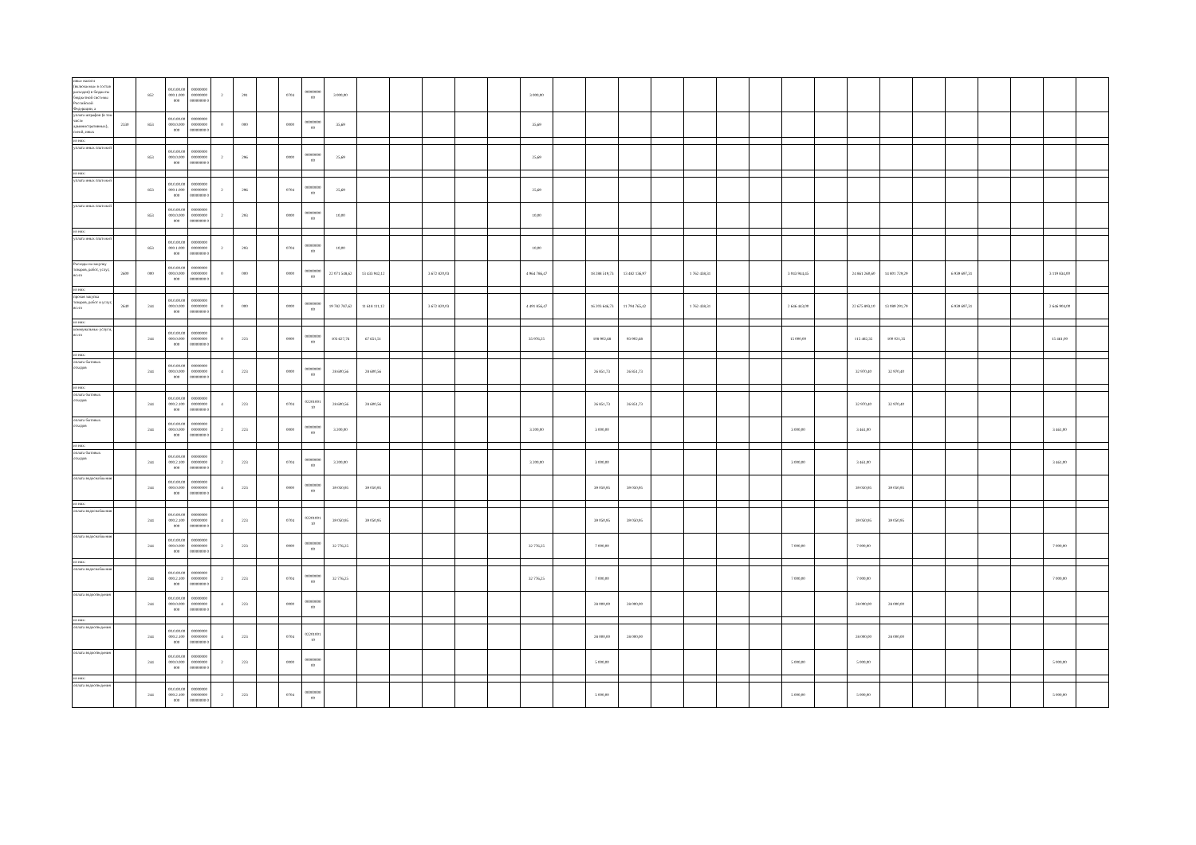| иные налоги (включаемые в состав расходов) в бюджеты бюджетной системы Российской Федерации, а | | 852 | 00.0.00.00 000.1.000 000 | 00000000 00000000 00000000 0 | 2 | 291 | | 0704 | 00000000 00 | 3 000,00 | | | | | | 3 000,00 | | | | | | | | | | | | | | | | | |
| уплата штрафов (в том числе административных), пеней, иных | 2330 | 853 | 00.0.00.00 000.0.000 000 | 00000000 00000000 00000000 0 | 0 | 000 | | 0000 | 00000000 00 | 35,69 | | | | | | 35,69 | | | | | | | | | | | | | | | | | |
| из них: | | | | | | | | | | | | | | | | | | | | | | | | | | | | | | | | | |
| уплата иных платежей | | 853 | 00.0.00.00 000.0.000 000 | 00000000 00000000 00000000 0 | 2 | 296 | | 0000 | 00000000 00 | 25,69 | | | | | | 25,69 | | | | | | | | | | | | | | | | | |
| из них: | | | | | | | | | | | | | | | | | | | | | | | | | | | | | | | | | |
| уплата иных платежей | | 853 | 00.0.00.00 000.1.000 000 | 00000000 00000000 00000000 0 | 2 | 296 | | 0704 | 00000000 00 | 25,69 | | | | | | 25,69 | | | | | | | | | | | | | | | | | |
| уплата иных платежей | | 853 | 00.0.00.00 000.0.000 000 | 00000000 00000000 00000000 0 | 2 | 293 | | 0000 | 00000000 00 | 10,00 | | | | | | 10,00 | | | | | | | | | | | | | | | | | |
| из них: | | | | | | | | | | | | | | | | | | | | | | | | | | | | | | | | | |
| уплата иных платежей | | 853 | 00.0.00.00 000.1.000 000 | 00000000 00000000 00000000 0 | 2 | 293 | | 0704 | 00000000 00 | 10,00 | | | | | | 10,00 | | | | | | | | | | | | | | | | | |
| Расходы на закупку товаров, работ, услуг, всего | 2600 | 000 | 00.0.00.00 000.0.000 000 | 00000000 00000000 00000000 0 | 0 | 000 | | 0000 | 00000000 00 | 22 071 548,62 | 13 433 942,12 | | 3 672 820,03 | | | 4 964 786,47 | | 18 288 519,73 | 13 482 136,97 | | 1 762 438,31 | | | 3 043 944,45 | | 24 861 260,60 | 14 801 729,29 | | 6 939 697,31 | | | 3 119 834,00 | |
| из них: | | | | | | | | | | | | | | | | | | | | | | | | | | | | | | | | | |
| прочая закупка товаров, работ и услуг, всего | 2640 | 244 | 00.0.00.00 000.0.000 000 | 00000000 00000000 00000000 0 | 0 | 000 | | 0000 | 00000000 00 | 19 782 787,62 | 11 618 111,12 | | 3 672 820,03 | | | 4 491 856,47 | | 16 203 646,73 | 11 794 765,42 | | 1 762 438,31 | | | 2 646 443,00 | | 22 675 893,10 | 13 089 291,79 | | 6 939 697,31 | | | 2 646 904,00 | |
| из них: | | | | | | | | | | | | | | | | | | | | | | | | | | | | | | | | | |
| коммунальные услуги, всего | | 244 | 00.0.00.00 000.0.000 000 | 00000000 00000000 00000000 0 | 0 | 223 | | 0000 | 00000000 00 | 103 627,76 | 67 651,51 | | | | | 35 976,25 | | 108 902,68 | 93 902,68 | | | | | 15 000,00 | | 115 482,35 | 100 021,35 | | | | | 15 461,00 | |
| из них: | | | | | | | | | | | | | | | | | | | | | | | | | | | | | | | | | |
| оплата бытовых отходов | | 244 | 00.0.00.00 000.0.000 000 | 00000000 00000000 00000000 0 | 4 | 223 | | 0000 | 00000000 00 | 28 600,56 | 28 600,56 | | | | | | | 26 851,73 | 26 851,73 | | | | | | | 32 970,40 | 32 970,40 | | | | | | |
| из них: | | | | | | | | | | | | | | | | | | | | | | | | | | | | | | | | | |
| оплата бытовых отходов | | 244 | 00.0.00.00 000.2.100 000 | 00000000 00000000 00000000 0 | 4 | 223 | | 0704 | 02201001 10 | 28 600,56 | 28 600,56 | | | | | | | 26 851,73 | 26 851,73 | | | | | | | 32 970,40 | 32 970,40 | | | | | | |
| оплата бытовых отходов | | 244 | 00.0.00.00 000.0.000 000 | 00000000 00000000 00000000 0 | 2 | 223 | | 0000 | 00000000 00 | 3 200,00 | | | | | | 3 200,00 | | 3 000,00 | | | | | | 3 000,00 | | 3 461,00 | | | | | | 3 461,00 | |
| из них: | | | | | | | | | | | | | | | | | | | | | | | | | | | | | | | | | |
| оплата бытовых отходов | | 244 | 00.0.00.00 000.2.100 000 | 00000000 00000000 00000000 0 | 2 | 223 | | 0704 | 00000000 00 | 3 200,00 | | | | | | 3 200,00 | | 3 000,00 | | | | | | 3 000,00 | | 3 461,00 | | | | | | 3 461,00 | |
| оплата водоснабжения | | 244 | 00.0.00.00 000.0.000 000 | 00000000 00000000 00000000 0 | 4 | 223 | | 0000 | 00000000 00 | 39 050,95 | 39 050,95 | | | | | | | 39 050,95 | 39 050,95 | | | | | | | 39 050,95 | 39 050,95 | | | | | | |
| из них: | | | | | | | | | | | | | | | | | | | | | | | | | | | | | | | | | |
| оплата водоснабжения | | 244 | 00.0.00.00 000.2.100 000 | 00000000 00000000 00000000 0 | 4 | 223 | | 0704 | 02201001 10 | 39 050,95 | 39 050,95 | | | | | | | 39 050,95 | 39 050,95 | | | | | | | 39 050,95 | 39 050,95 | | | | | | |
| оплата водоснабжения | | 244 | 00.0.00.00 000.0.000 000 | 00000000 00000000 00000000 0 | 2 | 223 | | 0000 | 00000000 00 | 32 776,25 | | | | | | 32 776,25 | | 7 000,00 | | | | | | 7 000,00 | | 7 000,00 | | | | | | 7 000,00 | |
| из них: | | | | | | | | | | | | | | | | | | | | | | | | | | | | | | | | | |
| оплата водоснабжения | | 244 | 00.0.00.00 000.2.100 000 | 00000000 00000000 00000000 0 | 2 | 223 | | 0704 | 00000000 00 | 32 776,25 | | | | | | 32 776,25 | | 7 000,00 | | | | | | 7 000,00 | | 7 000,00 | | | | | | 7 000,00 | |
| оплата водоотведения | | 244 | 00.0.00.00 000.0.000 000 | 00000000 00000000 00000000 0 | 4 | 223 | | 0000 | 00000000 00 | | | | | | | | | 28 000,00 | 28 000,00 | | | | | | | 28 000,00 | 28 000,00 | | | | | | |
| из них: | | | | | | | | | | | | | | | | | | | | | | | | | | | | | | | | | |
| оплата водоотведения | | 244 | 00.0.00.00 000.2.100 000 | 00000000 00000000 00000000 0 | 4 | 223 | | 0704 | 02201001 10 | | | | | | | | | 28 000,00 | 28 000,00 | | | | | | | 28 000,00 | 28 000,00 | | | | | | |
| оплата водоотведения | | 244 | 00.0.00.00 000.0.000 000 | 00000000 00000000 00000000 0 | 2 | 223 | | 0000 | 00000000 00 | | | | | | | | | 5 000,00 | | | | | | 5 000,00 | | 5 000,00 | | | | | | 5 000,00 | |
| из них: | | | | | | | | | | | | | | | | | | | | | | | | | | | | | | | | | |
| оплата водоотведения | | 244 | 00.0.00.00 000.2.100 000 | 00000000 00000000 00000000 0 | 2 | 223 | | 0704 | 00000000 00 | | | | | | | | | 5 000,00 | | | | | | 5 000,00 | | 5 000,00 | | | | | | 5 000,00 | |